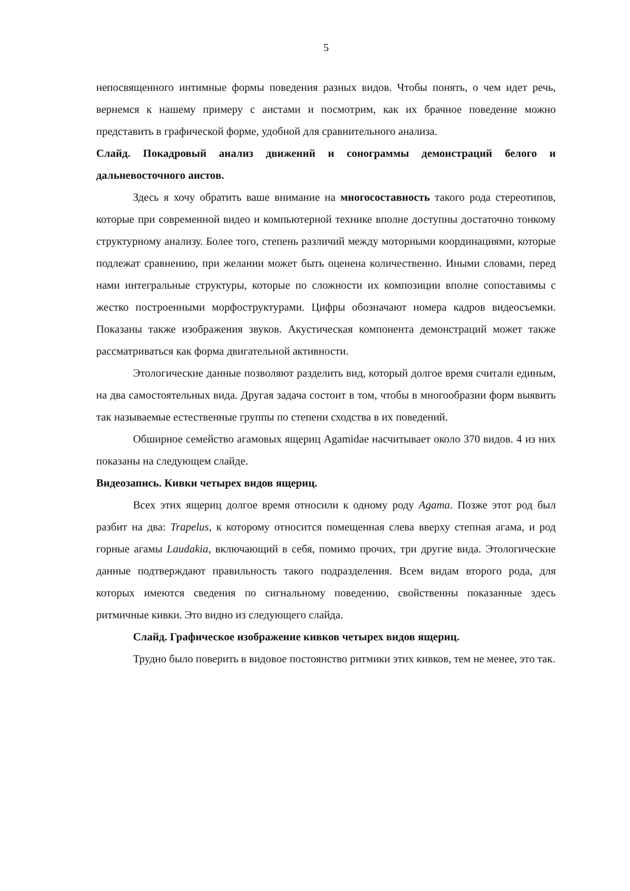5
непосвященного интимные формы поведения разных видов. Чтобы понять, о чем идет речь, вернемся к нашему примеру с аистами и посмотрим, как их брачное поведение можно представить в графической форме, удобной для сравнительного анализа.
Слайд. Покадровый анализ движений и сонограммы демонстраций белого и дальневосточного аистов.
Здесь я хочу обратить ваше внимание на многосоставность такого рода стереотипов, которые при современной видео и компьютерной технике вполне доступны достаточно тонкому структурному анализу. Более того, степень различий между моторными координациями, которые подлежат сравнению, при желании может быть оценена количественно. Иными словами, перед нами интегральные структуры, которые по сложности их композиции вполне сопоставимы с жестко построенными морфоструктурами. Цифры обозначают номера кадров видеосъемки. Показаны также изображения звуков. Акустическая компонента демонстраций может также рассматриваться как форма двигательной активности.
Этологические данные позволяют разделить вид, который долгое время считали единым, на два самостоятельных вида. Другая задача состоит в том, чтобы в многообразии форм выявить так называемые естественные группы по степени сходства в их поведений.
Обширное семейство агамовых ящериц Agamidae насчитывает около 370 видов. 4 из них показаны на следующем слайде.
Видеозапись. Кивки четырех видов ящериц.
Всех этих ящериц долгое время относили к одному роду Agama. Позже этот род был разбит на два: Trapelus, к которому относится помещенная слева вверху степная агама, и род горные агамы Laudakia, включающий в себя, помимо прочих, три другие вида. Этологические данные подтверждают правильность такого подразделения. Всем видам второго рода, для которых имеются сведения по сигнальному поведению, свойственны показанные здесь ритмичные кивки. Это видно из следующего слайда.
Слайд. Графическое изображение кивков четырех видов ящериц.
Трудно было поверить в видовое постоянство ритмики этих кивков, тем не менее, это так.